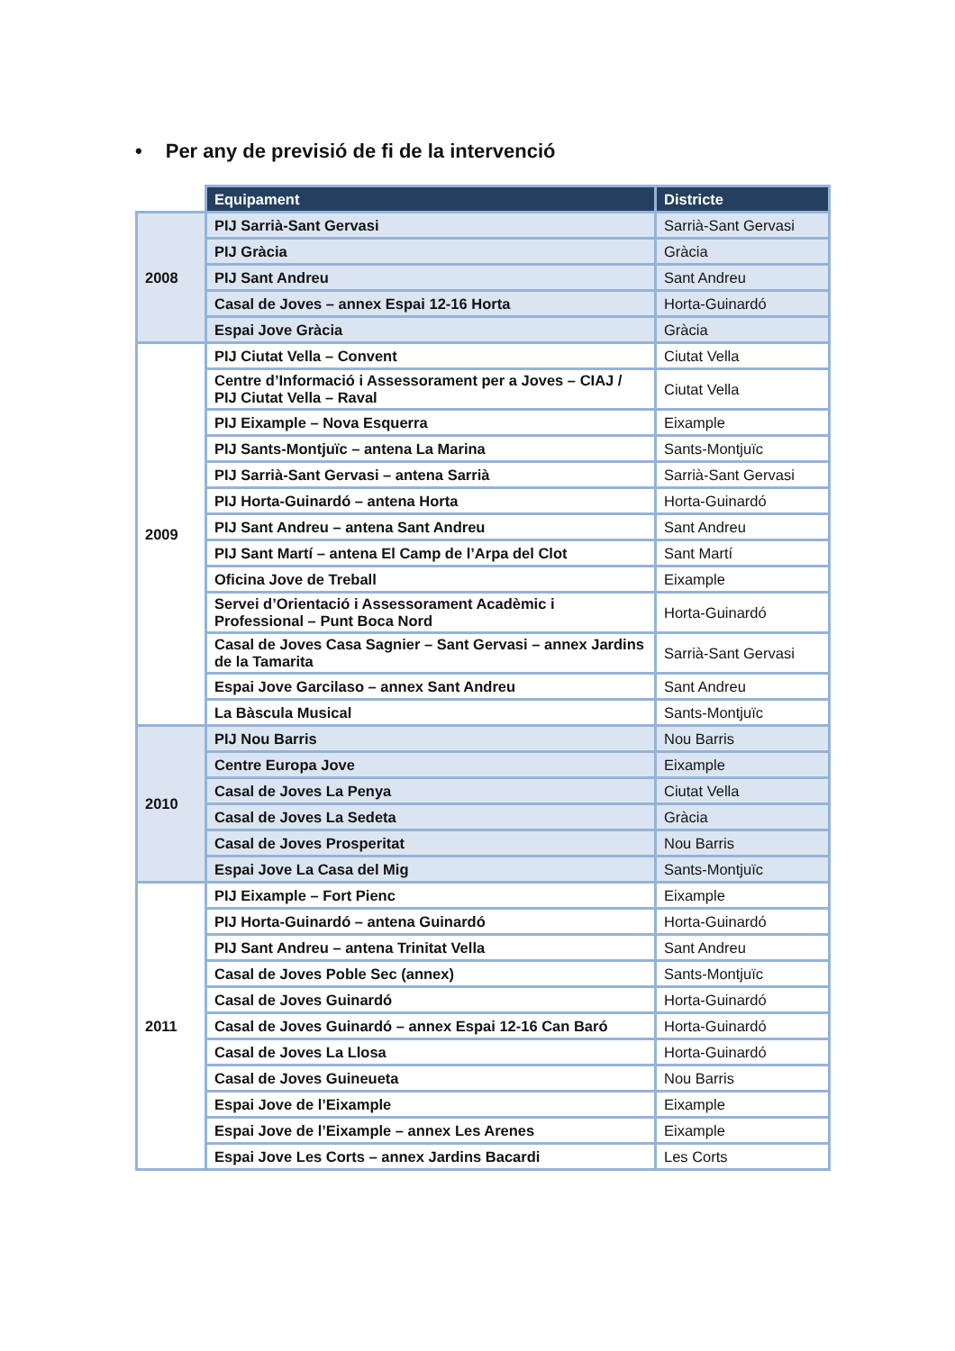• Per any de previsió de fi de la intervenció
| | Equipament | Districte |
| 2008 | PIJ Sarrià-Sant Gervasi | Sarrià-Sant Gervasi |
| | PIJ Gràcia | Gràcia |
| | PIJ Sant Andreu | Sant Andreu |
| | Casal de Joves – annex Espai 12-16 Horta | Horta-Guinardó |
| | Espai Jove Gràcia | Gràcia |
| 2009 | PIJ Ciutat Vella – Convent | Ciutat Vella |
| | Centre d’Informació i Assessorament per a Joves – CIAJ / PIJ Ciutat Vella – Raval | Ciutat Vella |
| | PIJ Eixample – Nova Esquerra | Eixample |
| | PIJ Sants-Montjuïc – antena La Marina | Sants-Montjuïc |
| | PIJ Sarrià-Sant Gervasi – antena Sarrià | Sarrià-Sant Gervasi |
| | PIJ Horta-Guinardó – antena Horta | Horta-Guinardó |
| | PIJ Sant Andreu – antena Sant Andreu | Sant Andreu |
| | PIJ Sant Martí – antena El Camp de l’Arpa del Clot | Sant Martí |
| | Oficina Jove de Treball | Eixample |
| | Servei d’Orientació i Assessorament Acadèmic i Professional – Punt Boca Nord | Horta-Guinardó |
| | Casal de Joves Casa Sagnier – Sant Gervasi – annex Jardins de la Tamarita | Sarrià-Sant Gervasi |
| | Espai Jove Garcilaso – annex Sant Andreu | Sant Andreu |
| | La Bàscula Musical | Sants-Montjuïc |
| 2010 | PIJ Nou Barris | Nou Barris |
| | Centre Europa Jove | Eixample |
| | Casal de Joves La Penya | Ciutat Vella |
| | Casal de Joves La Sedeta | Gràcia |
| | Casal de Joves Prosperitat | Nou Barris |
| | Espai Jove La Casa del Mig | Sants-Montjuïc |
| 2011 | PIJ Eixample – Fort Pienc | Eixample |
| | PIJ Horta-Guinardó – antena Guinardó | Horta-Guinardó |
| | PIJ Sant Andreu – antena Trinitat Vella | Sant Andreu |
| | Casal de Joves Poble Sec (annex) | Sants-Montjuïc |
| | Casal de Joves Guinardó | Horta-Guinardó |
| | Casal de Joves Guinardó – annex Espai 12-16 Can Baró | Horta-Guinardó |
| | Casal de Joves La Llosa | Horta-Guinardó |
| | Casal de Joves Guineueta | Nou Barris |
| | Espai Jove de l’Eixample | Eixample |
| | Espai Jove de l’Eixample – annex Les Arenes | Eixample |
| | Espai Jove Les Corts – annex Jardins Bacardi | Les Corts |